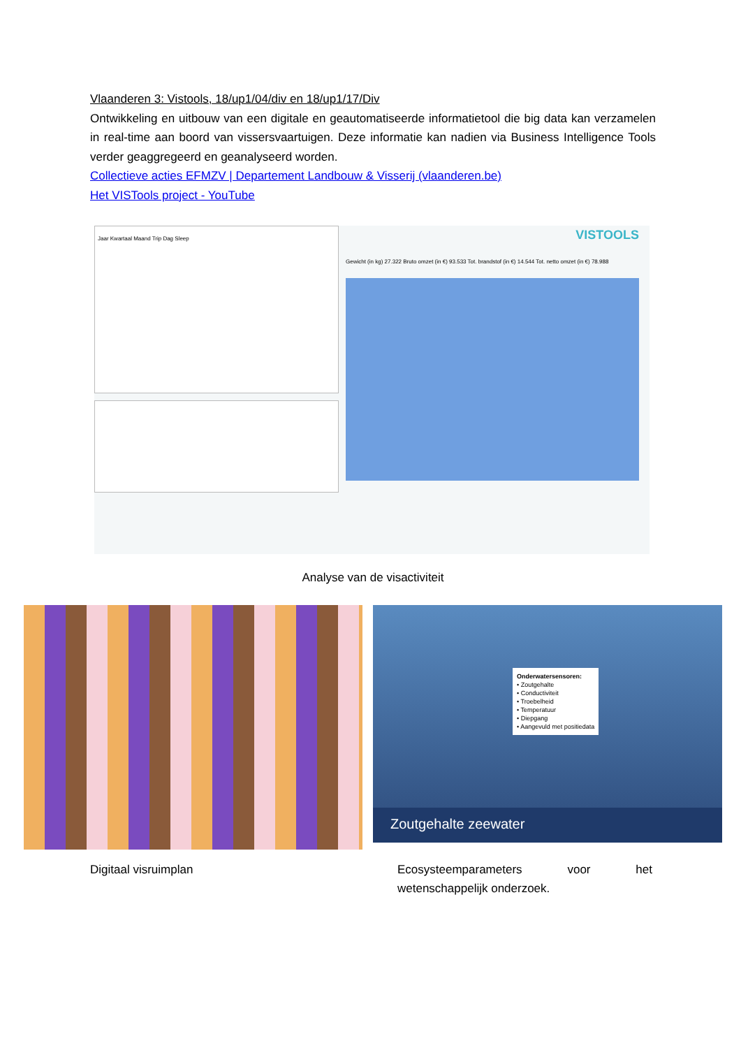Vlaanderen 3: Vistools, 18/up1/04/div en 18/up1/17/Div
Ontwikkeling en uitbouw van een digitale en geautomatiseerde informatietool die big data kan verzamelen in real-time aan boord van vissersvaartuigen. Deze informatie kan nadien via Business Intelligence Tools verder geaggregeerd en geanalyseerd worden.
Collectieve acties EFMZV | Departement Landbouw & Visserij (vlaanderen.be)
Het VISTools project - YouTube
Jaar Kwartaal Maand Trip Dag Sleep
VISTOOLS
Gewicht (in kg) 27.322 Bruto omzet (in €) 93.533 Tot. brandstof (in €) 14.544 Tot. netto omzet (in €) 78.988
Analyse van de visactiviteit
Onderwatersensoren:
• Zoutgehalte
• Conductiviteit
• Troebelheid
• Temperatuur
• Diepgang
• Aangevuld met positiedata
Zoutgehalte zeewater
Digitaal visruimplan Ecosysteemparameters voor het wetenschappelijk onderzoek.